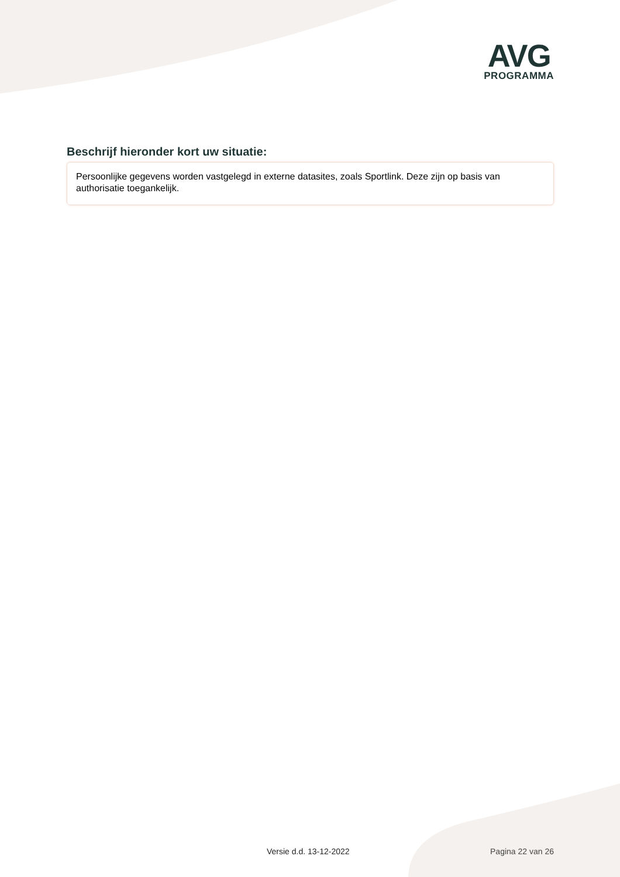AVG
PROGRAMMA
Beschrijf hieronder kort uw situatie:
Persoonlijke gegevens worden vastgelegd in externe datasites, zoals Sportlink. Deze zijn op basis van authorisatie toegankelijk.
Versie d.d. 13-12-2022 Pagina 22 van 26